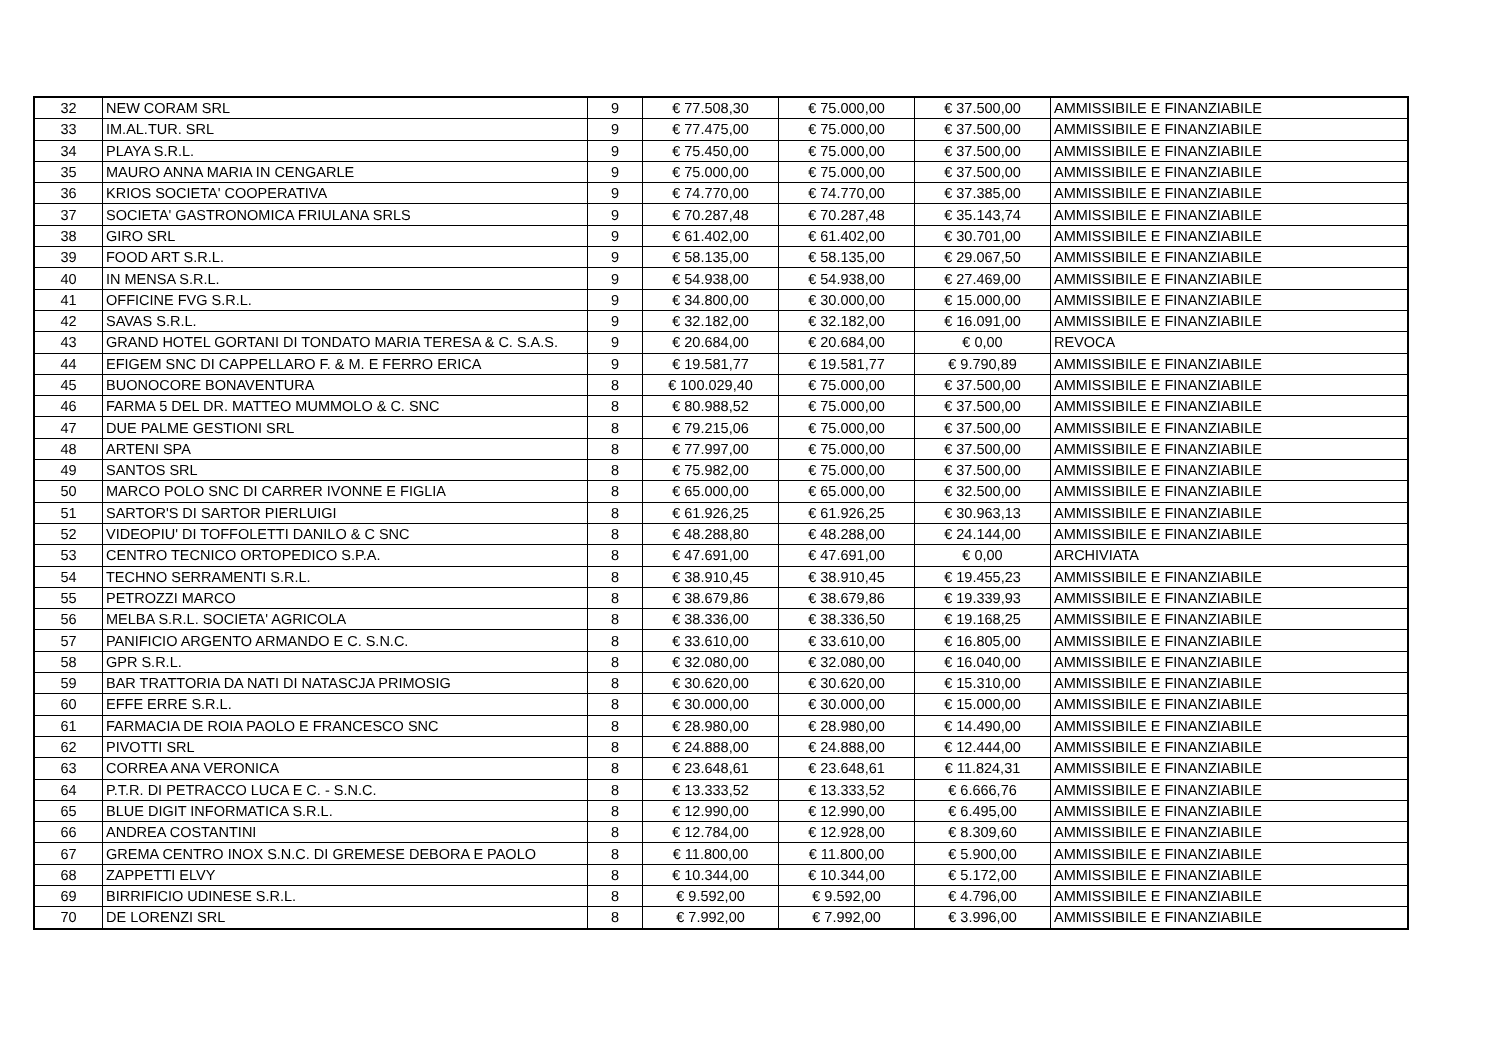| 32 | NEW CORAM SRL | 9 | € 77.508,30 | € 75.000,00 | € 37.500,00 | AMMISSIBILE E FINANZIABILE |
| 33 | IM.AL.TUR. SRL | 9 | € 77.475,00 | € 75.000,00 | € 37.500,00 | AMMISSIBILE E FINANZIABILE |
| 34 | PLAYA S.R.L. | 9 | € 75.450,00 | € 75.000,00 | € 37.500,00 | AMMISSIBILE E FINANZIABILE |
| 35 | MAURO ANNA MARIA IN CENGARLE | 9 | € 75.000,00 | € 75.000,00 | € 37.500,00 | AMMISSIBILE E FINANZIABILE |
| 36 | KRIOS SOCIETA' COOPERATIVA | 9 | € 74.770,00 | € 74.770,00 | € 37.385,00 | AMMISSIBILE E FINANZIABILE |
| 37 | SOCIETA' GASTRONOMICA FRIULANA SRLS | 9 | € 70.287,48 | € 70.287,48 | € 35.143,74 | AMMISSIBILE E FINANZIABILE |
| 38 | GIRO SRL | 9 | € 61.402,00 | € 61.402,00 | € 30.701,00 | AMMISSIBILE E FINANZIABILE |
| 39 | FOOD ART S.R.L. | 9 | € 58.135,00 | € 58.135,00 | € 29.067,50 | AMMISSIBILE E FINANZIABILE |
| 40 | IN MENSA S.R.L. | 9 | € 54.938,00 | € 54.938,00 | € 27.469,00 | AMMISSIBILE E FINANZIABILE |
| 41 | OFFICINE FVG S.R.L. | 9 | € 34.800,00 | € 30.000,00 | € 15.000,00 | AMMISSIBILE E FINANZIABILE |
| 42 | SAVAS S.R.L. | 9 | € 32.182,00 | € 32.182,00 | € 16.091,00 | AMMISSIBILE E FINANZIABILE |
| 43 | GRAND HOTEL GORTANI DI TONDATO MARIA TERESA & C. S.A.S. | 9 | € 20.684,00 | € 20.684,00 | € 0,00 | REVOCA |
| 44 | EFIGEM SNC DI CAPPELLARO F. & M. E FERRO ERICA | 9 | € 19.581,77 | € 19.581,77 | € 9.790,89 | AMMISSIBILE E FINANZIABILE |
| 45 | BUONOCORE BONAVENTURA | 8 | € 100.029,40 | € 75.000,00 | € 37.500,00 | AMMISSIBILE E FINANZIABILE |
| 46 | FARMA 5 DEL DR. MATTEO MUMMOLO & C. SNC | 8 | € 80.988,52 | € 75.000,00 | € 37.500,00 | AMMISSIBILE E FINANZIABILE |
| 47 | DUE PALME GESTIONI SRL | 8 | € 79.215,06 | € 75.000,00 | € 37.500,00 | AMMISSIBILE E FINANZIABILE |
| 48 | ARTENI SPA | 8 | € 77.997,00 | € 75.000,00 | € 37.500,00 | AMMISSIBILE E FINANZIABILE |
| 49 | SANTOS SRL | 8 | € 75.982,00 | € 75.000,00 | € 37.500,00 | AMMISSIBILE E FINANZIABILE |
| 50 | MARCO POLO SNC DI CARRER IVONNE E FIGLIA | 8 | € 65.000,00 | € 65.000,00 | € 32.500,00 | AMMISSIBILE E FINANZIABILE |
| 51 | SARTOR'S DI SARTOR PIERLUIGI | 8 | € 61.926,25 | € 61.926,25 | € 30.963,13 | AMMISSIBILE E FINANZIABILE |
| 52 | VIDEOPIU' DI TOFFOLETTI DANILO & C SNC | 8 | € 48.288,80 | € 48.288,00 | € 24.144,00 | AMMISSIBILE E FINANZIABILE |
| 53 | CENTRO TECNICO ORTOPEDICO S.P.A. | 8 | € 47.691,00 | € 47.691,00 | € 0,00 | ARCHIVIATA |
| 54 | TECHNO SERRAMENTI S.R.L. | 8 | € 38.910,45 | € 38.910,45 | € 19.455,23 | AMMISSIBILE E FINANZIABILE |
| 55 | PETROZZI MARCO | 8 | € 38.679,86 | € 38.679,86 | € 19.339,93 | AMMISSIBILE E FINANZIABILE |
| 56 | MELBA S.R.L. SOCIETA' AGRICOLA | 8 | € 38.336,00 | € 38.336,50 | € 19.168,25 | AMMISSIBILE E FINANZIABILE |
| 57 | PANIFICIO ARGENTO ARMANDO E C. S.N.C. | 8 | € 33.610,00 | € 33.610,00 | € 16.805,00 | AMMISSIBILE E FINANZIABILE |
| 58 | GPR S.R.L. | 8 | € 32.080,00 | € 32.080,00 | € 16.040,00 | AMMISSIBILE E FINANZIABILE |
| 59 | BAR TRATTORIA DA NATI DI NATASCJA PRIMOSIG | 8 | € 30.620,00 | € 30.620,00 | € 15.310,00 | AMMISSIBILE E FINANZIABILE |
| 60 | EFFE ERRE S.R.L. | 8 | € 30.000,00 | € 30.000,00 | € 15.000,00 | AMMISSIBILE E FINANZIABILE |
| 61 | FARMACIA DE ROIA PAOLO E FRANCESCO SNC | 8 | € 28.980,00 | € 28.980,00 | € 14.490,00 | AMMISSIBILE E FINANZIABILE |
| 62 | PIVOTTI SRL | 8 | € 24.888,00 | € 24.888,00 | € 12.444,00 | AMMISSIBILE E FINANZIABILE |
| 63 | CORREA ANA VERONICA | 8 | € 23.648,61 | € 23.648,61 | € 11.824,31 | AMMISSIBILE E FINANZIABILE |
| 64 | P.T.R. DI PETRACCO LUCA E C. - S.N.C. | 8 | € 13.333,52 | € 13.333,52 | € 6.666,76 | AMMISSIBILE E FINANZIABILE |
| 65 | BLUE DIGIT INFORMATICA S.R.L. | 8 | € 12.990,00 | € 12.990,00 | € 6.495,00 | AMMISSIBILE E FINANZIABILE |
| 66 | ANDREA COSTANTINI | 8 | € 12.784,00 | € 12.928,00 | € 8.309,60 | AMMISSIBILE E FINANZIABILE |
| 67 | GREMA CENTRO INOX S.N.C. DI GREMESE DEBORA E PAOLO | 8 | € 11.800,00 | € 11.800,00 | € 5.900,00 | AMMISSIBILE E FINANZIABILE |
| 68 | ZAPPETTI ELVY | 8 | € 10.344,00 | € 10.344,00 | € 5.172,00 | AMMISSIBILE E FINANZIABILE |
| 69 | BIRRIFICIO UDINESE S.R.L. | 8 | € 9.592,00 | € 9.592,00 | € 4.796,00 | AMMISSIBILE E FINANZIABILE |
| 70 | DE LORENZI SRL | 8 | € 7.992,00 | € 7.992,00 | € 3.996,00 | AMMISSIBILE E FINANZIABILE |